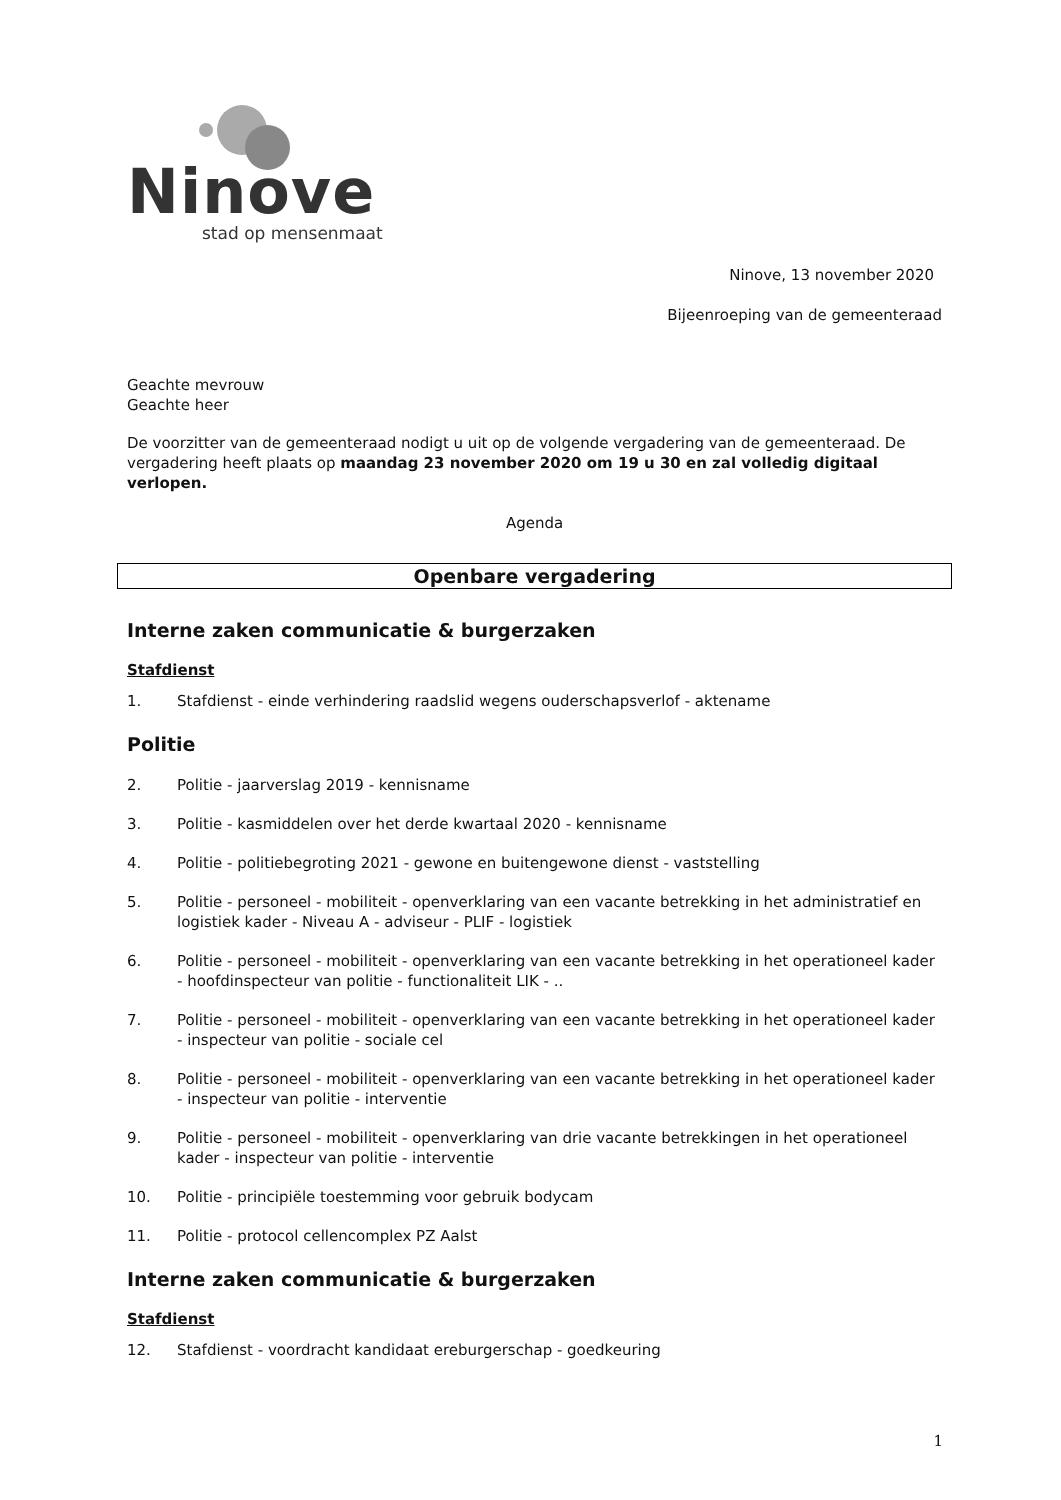Ninove
stad op mensenmaat
Ninove, 13 november 2020
Bijeenroeping van de gemeenteraad
Geachte mevrouw
Geachte heer
De voorzitter van de gemeenteraad nodigt u uit op de volgende vergadering van de gemeenteraad. De vergadering heeft plaats op maandag 23 november 2020 om 19 u 30 en zal volledig digitaal verlopen.
Agenda
Openbare vergadering
Interne zaken communicatie & burgerzaken
Stafdienst
1. Stafdienst - einde verhindering raadslid wegens ouderschapsverlof - aktename
Politie
2. Politie - jaarverslag 2019 - kennisname
3. Politie - kasmiddelen over het derde kwartaal 2020 - kennisname
4. Politie - politiebegroting 2021 - gewone en buitengewone dienst - vaststelling
5. Politie - personeel - mobiliteit - openverklaring van een vacante betrekking in het administratief en logistiek kader - Niveau A - adviseur - PLIF - logistiek
6. Politie - personeel - mobiliteit - openverklaring van een vacante betrekking in het operationeel kader - hoofdinspecteur van politie - functionaliteit LIK - ..
7. Politie - personeel - mobiliteit - openverklaring van een vacante betrekking in het operationeel kader - inspecteur van politie - sociale cel
8. Politie - personeel - mobiliteit - openverklaring van een vacante betrekking in het operationeel kader - inspecteur van politie - interventie
9. Politie - personeel - mobiliteit - openverklaring van drie vacante betrekkingen in het operationeel kader - inspecteur van politie - interventie
10. Politie - principiële toestemming voor gebruik bodycam
11. Politie - protocol cellencomplex PZ Aalst
Interne zaken communicatie & burgerzaken
Stafdienst
12. Stafdienst - voordracht kandidaat ereburgerschap - goedkeuring
1